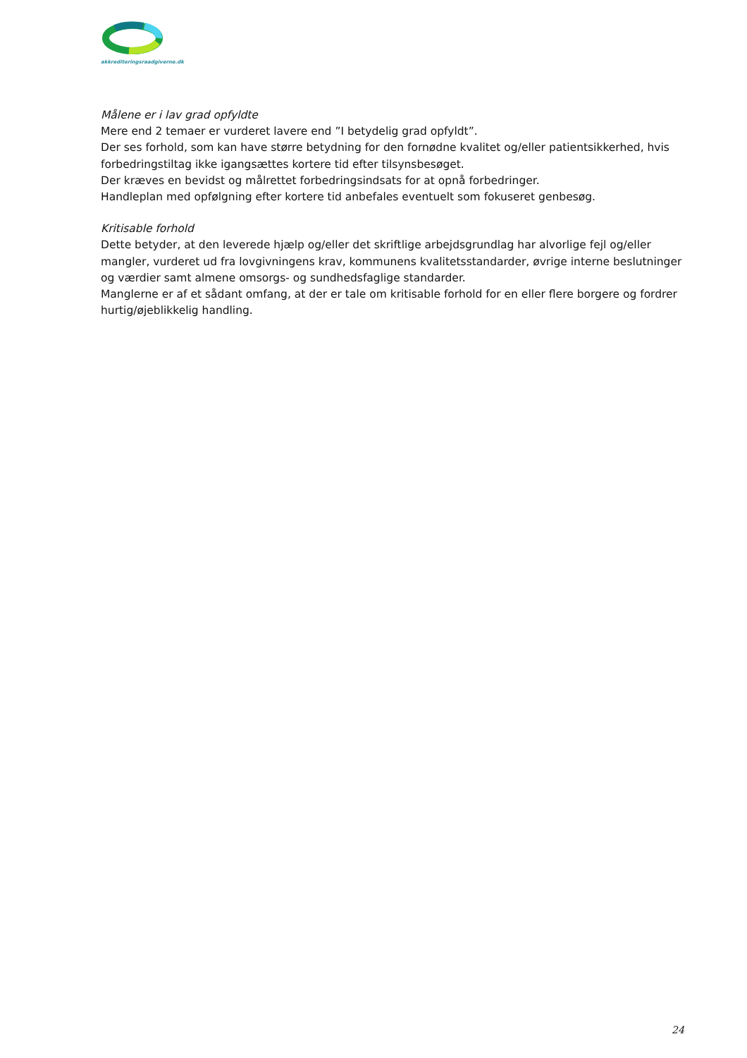akkrediteringsraadgiverne.dk
Målene er i lav grad opfyldte
Mere end 2 temaer er vurderet lavere end ”I betydelig grad opfyldt”.
Der ses forhold, som kan have større betydning for den fornødne kvalitet og/eller patientsikkerhed, hvis forbedringstiltag ikke igangsættes kortere tid efter tilsynsbesøget.
Der kræves en bevidst og målrettet forbedringsindsats for at opnå forbedringer.
Handleplan med opfølgning efter kortere tid anbefales eventuelt som fokuseret genbesøg.
Kritisable forhold
Dette betyder, at den leverede hjælp og/eller det skriftlige arbejdsgrundlag har alvorlige fejl og/eller mangler, vurderet ud fra lovgivningens krav, kommunens kvalitetsstandarder, øvrige interne beslutninger og værdier samt almene omsorgs- og sundhedsfaglige standarder.
Manglerne er af et sådant omfang, at der er tale om kritisable forhold for en eller flere borgere og fordrer hurtig/øjeblikkelig handling.
24